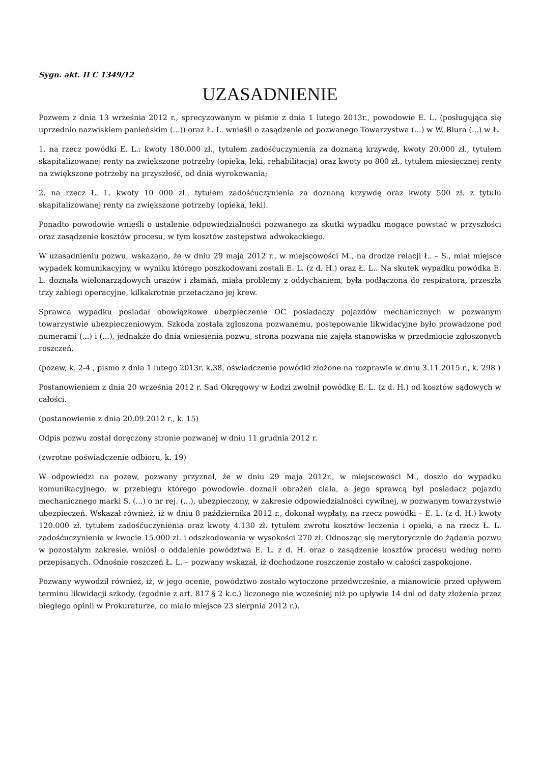Sygn. akt. II C 1349/12
UZASADNIENIE
Pozwem z dnia 13 września 2012 r., sprecyzowanym w piśmie z dnia 1 lutego 2013r., powodowie E. L. (posługująca się uprzednio nazwiskiem panieńskim (...)) oraz Ł. L. wnieśli o zasądzenie od pozwanego Towarzystwa (...) w W. Biura (...) w Ł.
1. na rzecz powódki E. L.: kwoty 180.000 zł., tytułem zadośćuczynienia za doznaną krzywdę, kwoty 20.000 zł., tytułem skapitalizowanej renty na zwiększone potrzeby (opieka, leki, rehabilitacja) oraz kwoty po 800 zł., tytułem miesięcznej renty na zwiększone potrzeby na przyszłość, od dnia wyrokowania;
2. na rzecz Ł. L. kwoty 10 000 zł., tytułem zadośćuczynienia za doznaną krzywdę oraz kwoty 500 zł. z tytułu skapitalizowanej renty na zwiększone potrzeby (opieka, leki).
Ponadto powodowie wnieśli o ustalenie odpowiedzialności pozwanego za skutki wypadku mogące powstać w przyszłości oraz zasądzenie kosztów procesu, w tym kosztów zastępstwa adwokackiego.
W uzasadnieniu pozwu, wskazano, że w dniu 29 maja 2012 r., w miejscowości M., na drodze relacji Ł. – S., miał miejsce wypadek komunikacyjny, w wyniku którego poszkodowani zostali E. L. (z d. H.) oraz Ł. L.. Na skutek wypadku powódka E. L. doznała wielonarządowych urazów i złamań, miała problemy z oddychaniem, była podłączona do respiratora, przeszła trzy zabiegi operacyjne, kilkakrotnie przetaczano jej krew.
Sprawca wypadku posiadał obowiązkowe ubezpieczenie OC posiadaczy pojazdów mechanicznych w pozwanym towarzystwie ubezpieczeniowym. Szkoda została zgłoszona pozwanemu, postępowanie likwidacyjne było prowadzone pod numerami (...) i (...), jednakże do dnia wniesienia pozwu, strona pozwana nie zajęła stanowiska w przedmiocie zgłoszonych roszczeń.
(pozew, k. 2-4 , pismo z dnia 1 lutego 2013r. k.38, oświadczenie powódki złożone na rozprawie w dniu 3.11.2015 r., k. 298 )
Postanowieniem z dnia 20 września 2012 r. Sąd Okręgowy w Łodzi zwolnił powódkę E. L. (z d. H.) od kosztów sądowych w całości.
(postanowienie z dnia 20.09.2012 r., k. 15)
Odpis pozwu został doręczony stronie pozwanej w dniu 11 grudnia 2012 r.
(zwrotne poświadczenie odbioru, k. 19)
W odpowiedzi na pozew, pozwany przyznał, że w dniu 29 maja 2012r., w miejscowości M., doszło do wypadku komunikacyjnego, w przebiegu którego powodowie doznali obrażeń ciała, a jego sprawcą był posiadacz pojazdu mechanicznego marki S. (...) o nr rej. (...), ubezpieczony, w zakresie odpowiedzialności cywilnej, w pozwanym towarzystwie ubezpieczeń. Wskazał również, iż w dniu 8 października 2012 r., dokonał wypłaty, na rzecz powódki – E. L. (z d. H.) kwoty 120.000 zł. tytułem zadośćuczynienia oraz kwoty 4.130 zł. tytułem zwrotu kosztów leczenia i opieki, a na rzecz Ł. L. zadośćuczynienia w kwocie 15.000 zł. i odszkodowania w wysokości 270 zł. Odnosząc się merytorycznie do żądania pozwu w pozostałym zakresie, wniósł o oddalenie powództwa E. L. z d. H. oraz o zasądzenie kosztów procesu według norm przepisanych. Odnośnie roszczeń Ł. L. – pozwany wskazał, iż dochodzone roszczenie zostało w całości zaspokojone.
Pozwany wywodził również, iż, w jego ocenie, powództwo zostało wytoczone przedwcześnie, a mianowicie przed upływem terminu likwidacji szkody, (zgodnie z art. 817 § 2 k.c.) liczonego nie wcześniej niż po upływie 14 dni od daty złożenia przez biegłego opinii w Prokuraturze, co miało miejsce 23 sierpnia 2012 r.).